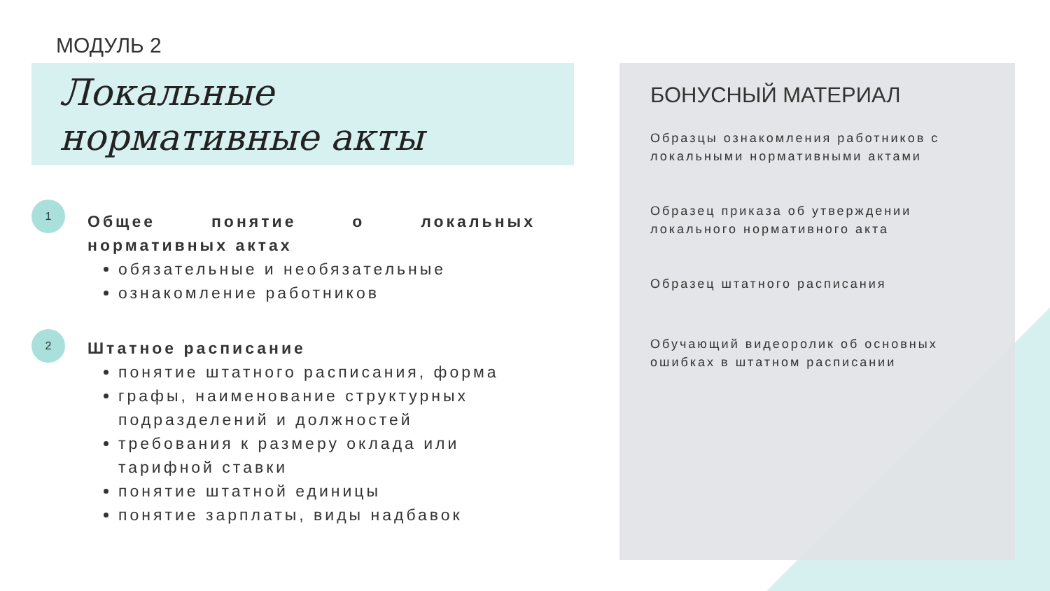МОДУЛЬ 2
Локальные
нормативные акты
1
Общее понятие о локальных нормативных актах
обязательные и необязательные
ознакомление работников
2
Штатное расписание
понятие штатного расписания, форма
графы, наименование структурных подразделений и должностей
требования к размеру оклада или тарифной ставки
понятие штатной единицы
понятие зарплаты, виды надбавок
БОНУСНЫЙ МАТЕРИАЛ
Образцы ознакомления работников с локальными нормативными актами
Образец приказа об утверждении локального нормативного акта
Образец штатного расписания
Обучающий видеоролик об основных ошибках в штатном расписании